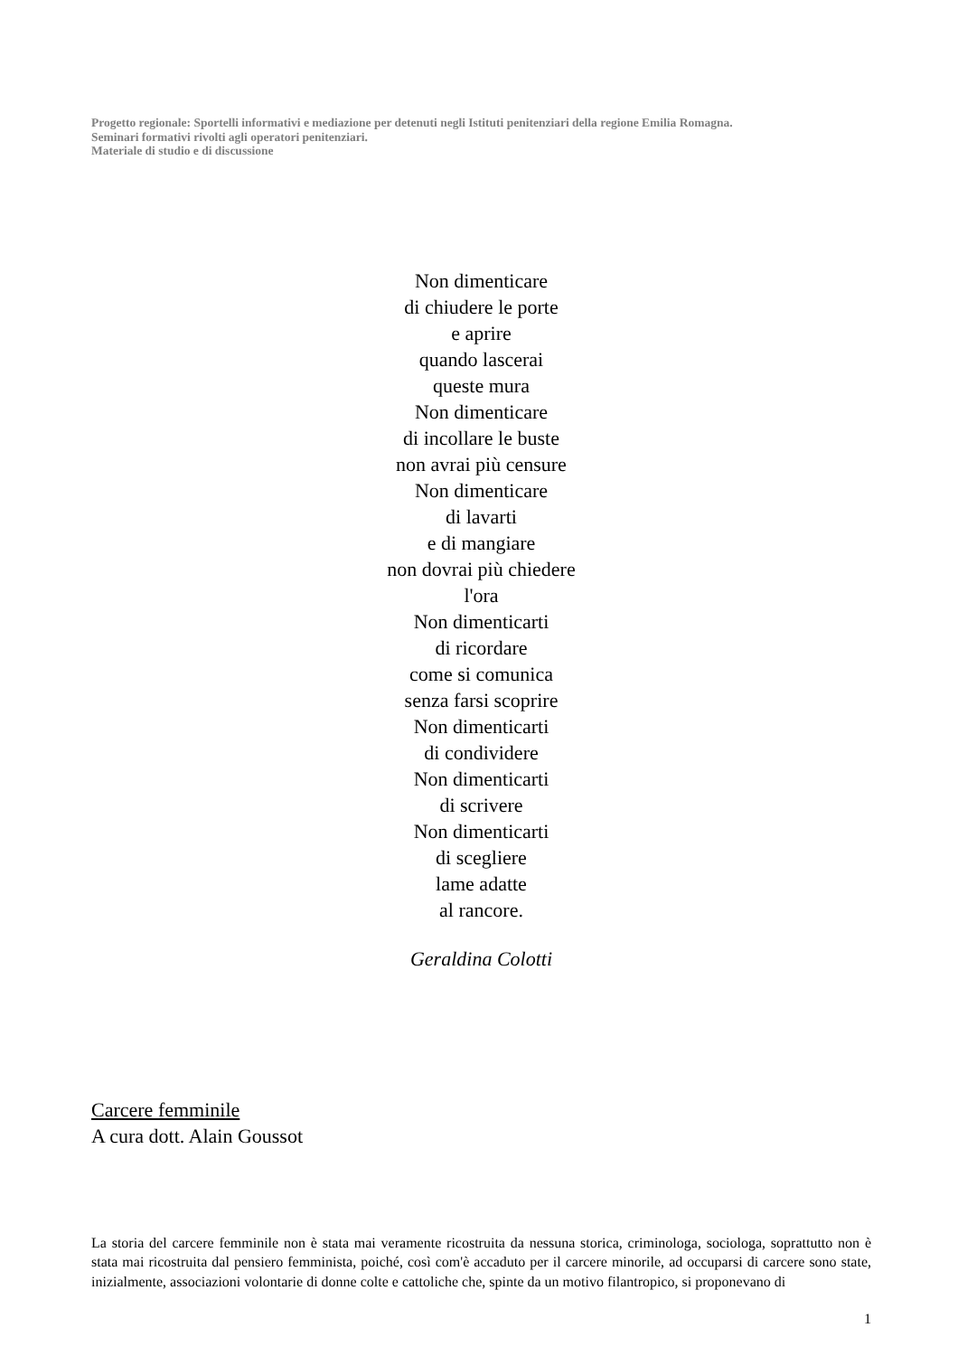Progetto regionale: Sportelli informativi e mediazione per detenuti negli Istituti penitenziari della regione Emilia Romagna.
Seminari formativi rivolti agli operatori penitenziari.
Materiale di studio e di discussione
Non dimenticare
di chiudere le porte
e aprire
quando lascerai
queste mura
Non dimenticare
di incollare le buste
non avrai più censure
Non dimenticare
di lavarti
e di mangiare
non dovrai più chiedere
l'ora
Non dimenticarti
di ricordare
come si comunica
senza farsi scoprire
Non dimenticarti
di condividere
Non dimenticarti
di scrivere
Non dimenticarti
di scegliere
lame adatte
al rancore.
Geraldina Colotti
Carcere femminile
A cura dott. Alain Goussot
La storia del carcere femminile non è stata mai veramente ricostruita da nessuna storica, criminologa, sociologa, soprattutto non è stata mai ricostruita dal pensiero femminista, poiché, così com'è accaduto per il carcere minorile, ad occuparsi di carcere sono state, inizialmente, associazioni volontarie di donne colte e cattoliche che, spinte da un motivo filantropico, si proponevano di
1